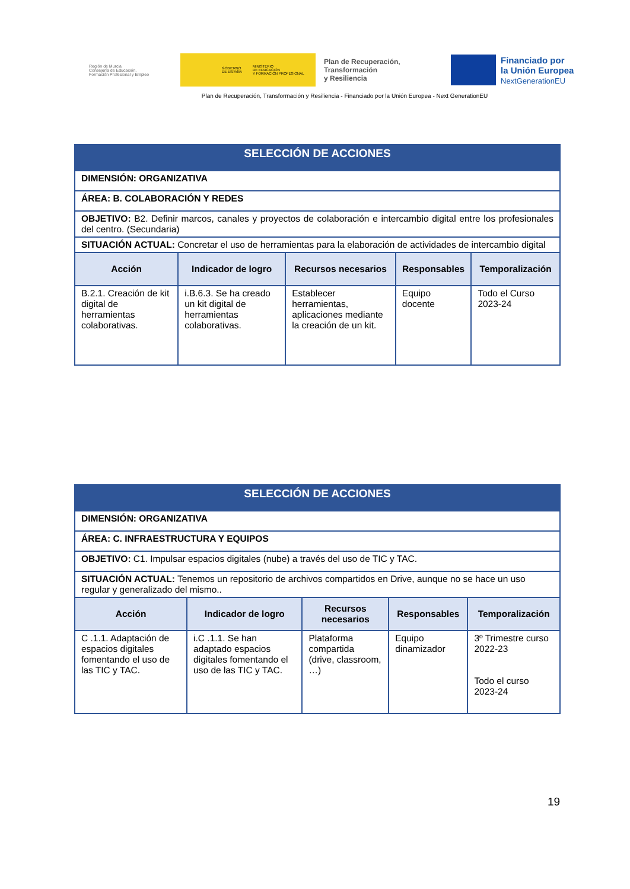Región de Murcia
Consejería de Educación,
Formación Profesional y Empleo
GOBIERNO
DE ESPAÑA MINISTERIO
DE EDUCACIÓN
Y FORMACIÓN PROFESIONAL
Plan de Recuperación,
Transformación
y Resiliencia
Financiado por
la Unión Europea
NextGenerationEU
Plan de Recuperación, Transformación y Resiliencia - Financiado por la Unión Europea - Next GenerationEU
| SELECCIÓN DE ACCIONES | | | | |
| DIMENSIÓN: ORGANIZATIVA | | | | |
| ÁREA: B. COLABORACIÓN Y REDES | | | | |
| OBJETIVO: B2. Definir marcos, canales y proyectos de colaboración e intercambio digital entre los profesionales del centro. (Secundaria) | | | | |
| SITUACIÓN ACTUAL: Concretar el uso de herramientas para la elaboración de actividades de intercambio digital | | | | |
| Acción | Indicador de logro | Recursos necesarios | Responsables | Temporalización |
| B.2.1. Creación de kit digital de herramientas colaborativas. | i.B.6.3. Se ha creado un kit digital de herramientas colaborativas. | Establecer herramientas, aplicaciones mediante la creación de un kit. | Equipo docente | Todo el Curso 2023-24 |
| SELECCIÓN DE ACCIONES | | | | |
| DIMENSIÓN: ORGANIZATIVA | | | | |
| ÁREA: C. INFRAESTRUCTURA Y EQUIPOS | | | | |
| OBJETIVO: C1. Impulsar espacios digitales (nube) a través del uso de TIC y TAC. | | | | |
| SITUACIÓN ACTUAL: Tenemos un repositorio de archivos compartidos en Drive, aunque no se hace un uso regular y generalizado del mismo.. | | | | |
| Acción | Indicador de logro | Recursos necesarios | Responsables | Temporalización |
| C .1.1. Adaptación de espacios digitales fomentando el uso de las TIC y TAC. | i.C .1.1. Se han adaptado espacios digitales fomentando el uso de las TIC y TAC. | Plataforma compartida (drive, classroom, …) | Equipo dinamizador | 3º Trimestre curso 2022-23 Todo el curso 2023-24 |
19